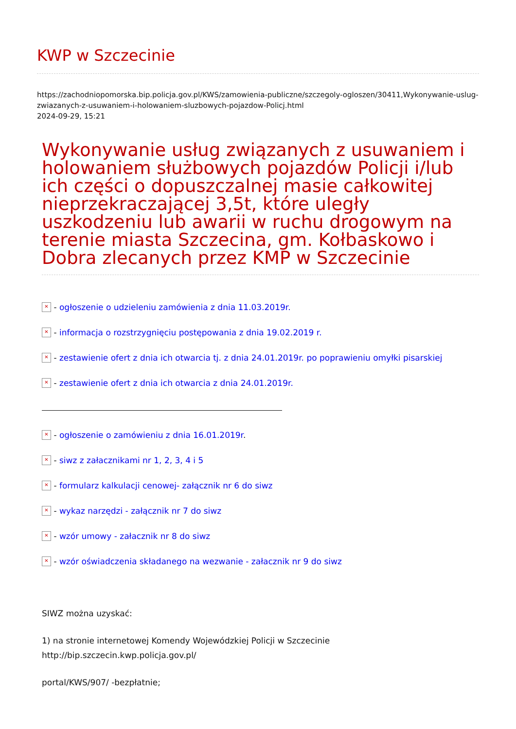KWP w Szczecinie
https://zachodniopomorska.bip.policja.gov.pl/KWS/zamowienia-publiczne/szczegoly-ogloszen/30411,Wykonywanie-uslug-zwiazanych-z-usuwaniem-i-holowaniem-sluzbowych-pojazdow-Policj.html
2024-09-29, 15:21
Wykonywanie usług związanych z usuwaniem i holowaniem służbowych pojazdów Policji i/lub ich części o dopuszczalnej masie całkowitej nieprzekraczającej 3,5t, które uległy uszkodzeniu lub awarii w ruchu drogowym na terenie miasta Szczecina, gm. Kołbaskowo i Dobra zlecanych przez KMP w Szczecinie
✕ - ogłoszenie o udzieleniu zamówienia z dnia 11.03.2019r.
✕ - informacja o rozstrzygnięciu postępowania z dnia 19.02.2019 r.
✕ - zestawienie ofert z dnia ich otwarcia tj. z dnia 24.01.2019r. po poprawieniu omyłki pisarskiej
✕ - zestawienie ofert z dnia ich otwarcia z dnia 24.01.2019r.
✕ - ogłoszenie o zamówieniu z dnia 16.01.2019r.
✕ - siwz z załacznikami nr 1, 2, 3, 4 i 5
✕ - formularz kalkulacji cenowej- załącznik nr 6 do siwz
✕ - wykaz narzędzi - załącznik nr 7 do siwz
✕ - wzór umowy - załacznik nr 8 do siwz
✕ - wzór oświadczenia składanego na wezwanie - załacznik nr 9 do siwz
SIWZ można uzyskać:
1) na stronie internetowej Komendy Wojewódzkiej Policji w Szczecinie http://bip.szczecin.kwp.policja.gov.pl/
portal/KWS/907/ -bezpłatnie;